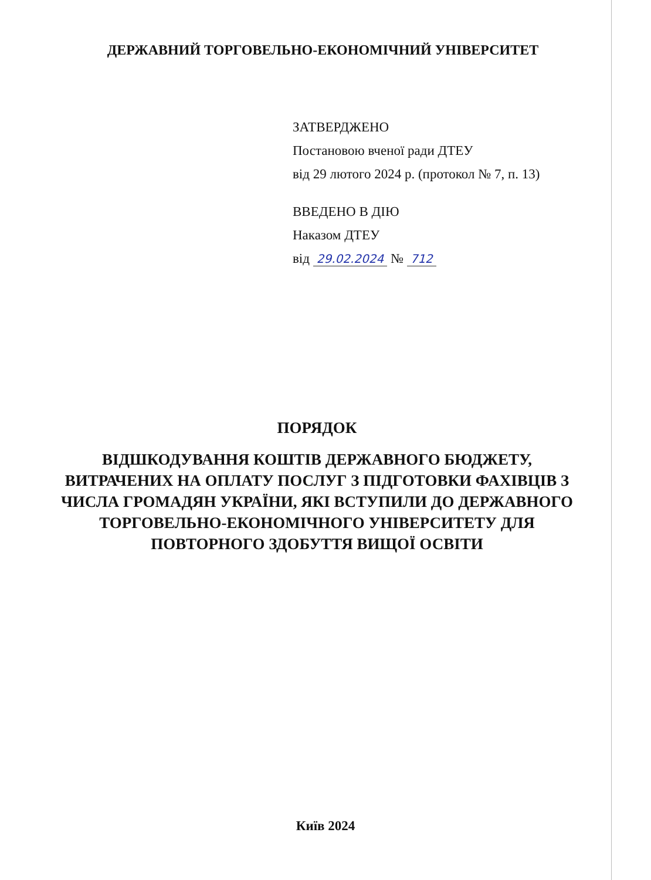ДЕРЖАВНИЙ ТОРГОВЕЛЬНО-ЕКОНОМІЧНИЙ УНІВЕРСИТЕТ
ЗАТВЕРДЖЕНО
Постановою вченої ради ДТЕУ
від 29 лютого 2024 р. (протокол № 7, п. 13)
ВВЕДЕНО В ДІЮ
Наказом ДТЕУ
від 29.02.2024 № 712
ПОРЯДОК
ВІДШКОДУВАННЯ КОШТІВ ДЕРЖАВНОГО БЮДЖЕТУ, ВИТРАЧЕНИХ НА ОПЛАТУ ПОСЛУГ З ПІДГОТОВКИ ФАХІВЦІВ З ЧИСЛА ГРОМАДЯН УКРАЇНИ, ЯКІ ВСТУПИЛИ ДО ДЕРЖАВНОГО ТОРГОВЕЛЬНО-ЕКОНОМІЧНОГО УНІВЕРСИТЕТУ ДЛЯ ПОВТОРНОГО ЗДОБУТТЯ ВИЩОЇ ОСВІТИ
Київ 2024